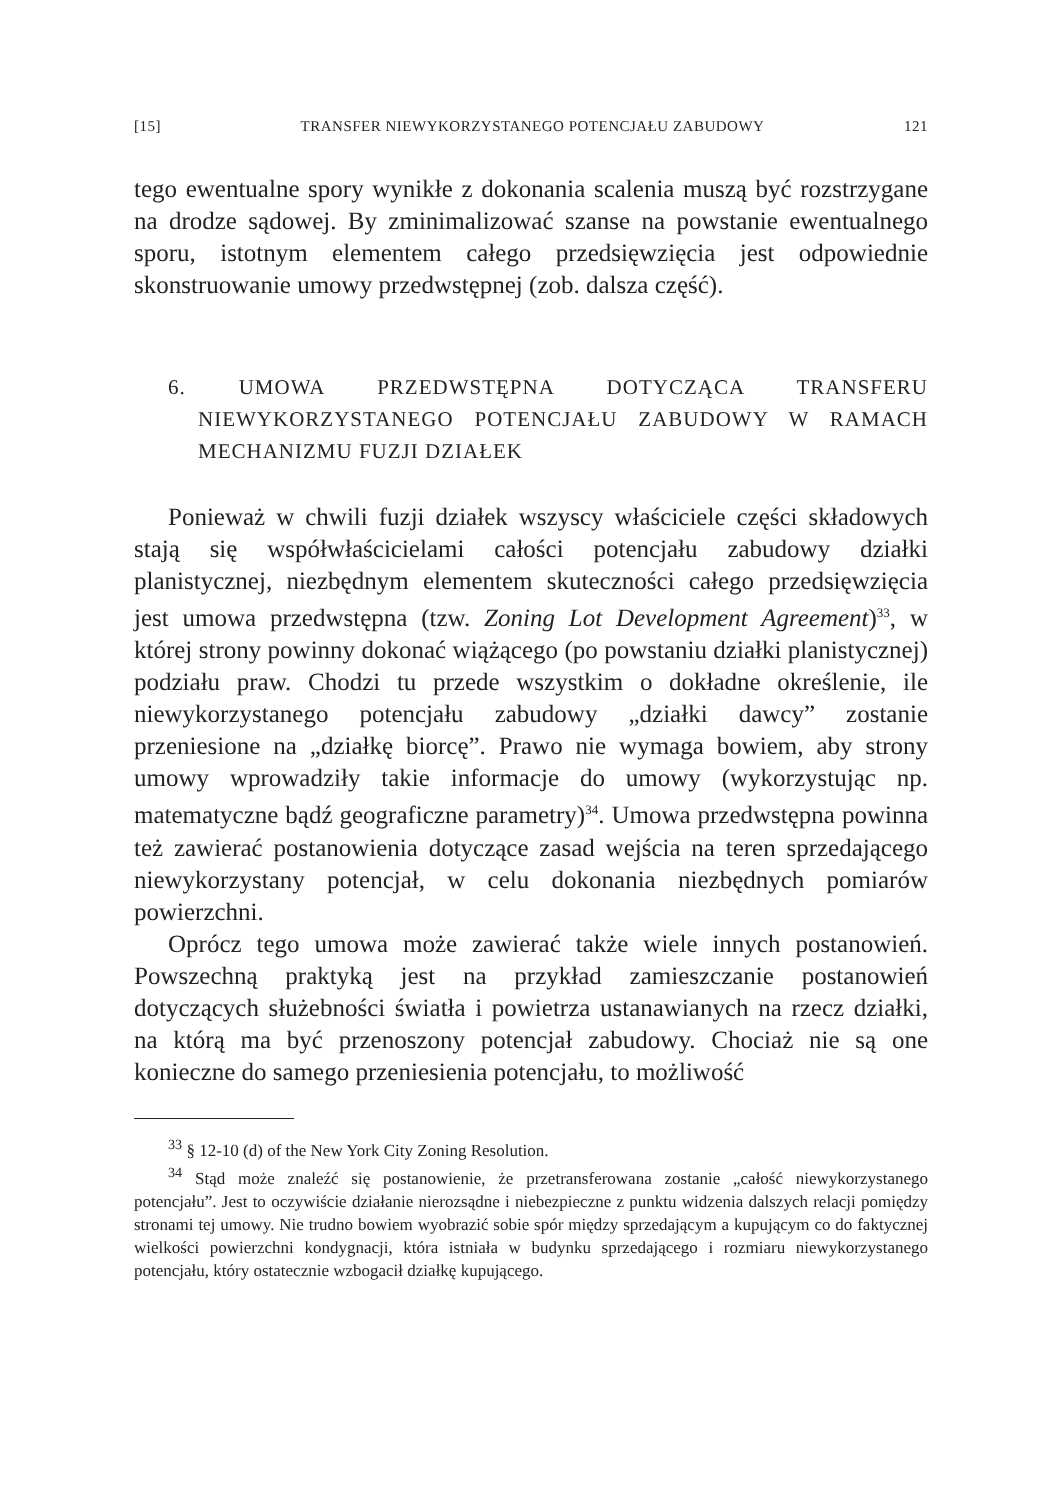[15] TRANSFER NIEWYKORZYSTANEGO POTENCJAŁU ZABUDOWY 121
tego ewentualne spory wynikłe z dokonania scalenia muszą być rozstrzygane na drodze sądowej. By zminimalizować szanse na powstanie ewentualnego sporu, istotnym elementem całego przedsięwzięcia jest odpowiednie skonstruowanie umowy przedwstępnej (zob. dalsza część).
6. UMOWA PRZEDWSTĘPNA DOTYCZĄCA TRANSFERU NIEWYKORZYSTANEGO POTENCJAŁU ZABUDOWY W RAMACH MECHANIZMU FUZJI DZIAŁEK
Ponieważ w chwili fuzji działek wszyscy właściciele części składowych stają się współwłaścicielami całości potencjału zabudowy działki planistycznej, niezbędnym elementem skuteczności całego przedsięwzięcia jest umowa przedwstępna (tzw. Zoning Lot Development Agreement)<sup>33</sup>, w której strony powinny dokonać wiążącego (po powstaniu działki planistycznej) podziału praw. Chodzi tu przede wszystkim o dokładne określenie, ile niewykorzystanego potencjału zabudowy „działki dawcy” zostanie przeniesione na „działkę biorcę”. Prawo nie wymaga bowiem, aby strony umowy wprowadziły takie informacje do umowy (wykorzystując np. matematyczne bądź geograficzne parametry)<sup>34</sup>. Umowa przedwstępna powinna też zawierać postanowienia dotyczące zasad wejścia na teren sprzedającego niewykorzystany potencjał, w celu dokonania niezbędnych pomiarów powierzchni.
Oprócz tego umowa może zawierać także wiele innych postanowień. Powszechną praktyką jest na przykład zamieszczanie postanowień dotyczących służebności światła i powietrza ustanawianych na rzecz działki, na którą ma być przenoszony potencjał zabudowy. Chociaż nie są one konieczne do samego przeniesienia potencjału, to możliwość
<sup>33</sup> § 12-10 (d) of the New York City Zoning Resolution.
<sup>34</sup> Stąd może znaleźć się postanowienie, że przetransferowana zostanie „całość niewykorzystanego potencjału”. Jest to oczywiście działanie nierozsądne i niebezpieczne z punktu widzenia dalszych relacji pomiędzy stronami tej umowy. Nie trudno bowiem wyobrazić sobie spór między sprzedającym a kupującym co do faktycznej wielkości powierzchni kondygnacji, która istniała w budynku sprzedającego i rozmiaru niewykorzystanego potencjału, który ostatecznie wzbogacił działkę kupującego.